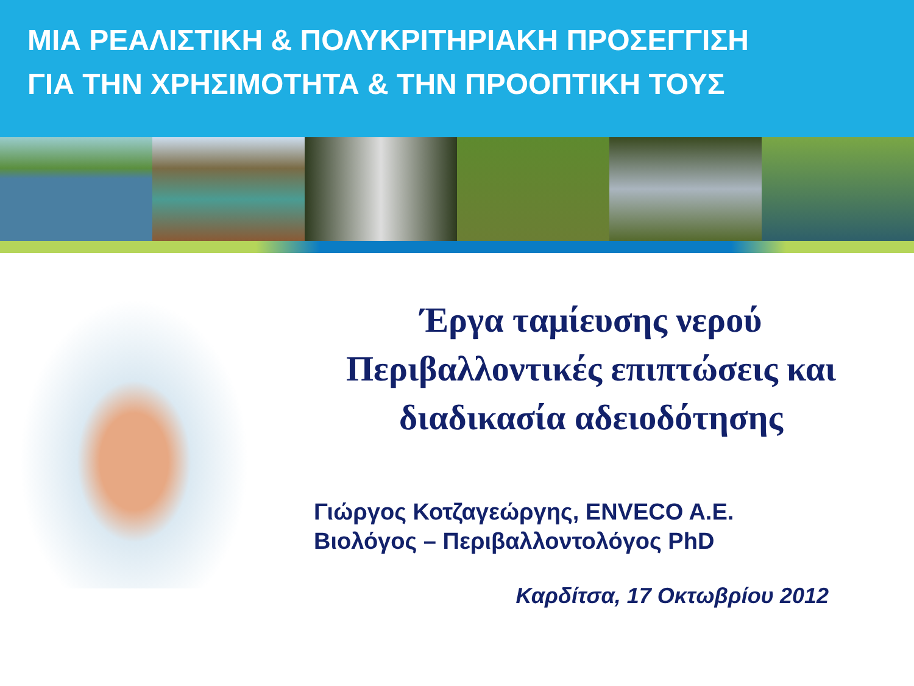ΜΙΑ ΡΕΑΛΙΣΤΙΚΗ & ΠΟΛΥΚΡΙΤΗΡΙΑΚΗ ΠΡΟΣΕΓΓΙΣΗ
ΓΙΑ ΤΗΝ ΧΡΗΣΙΜΟΤΗΤΑ & ΤΗΝ ΠΡΟΟΠΤΙΚΗ ΤΟΥΣ
Έργα ταμίευσης νερού
Περιβαλλοντικές επιπτώσεις και
διαδικασία αδειοδότησης
Γιώργος Κοτζαγεώργης, ENVECO A.E.
Βιολόγος – Περιβαλλοντολόγος PhD
Καρδίτσα, 17 Οκτωβρίου 2012